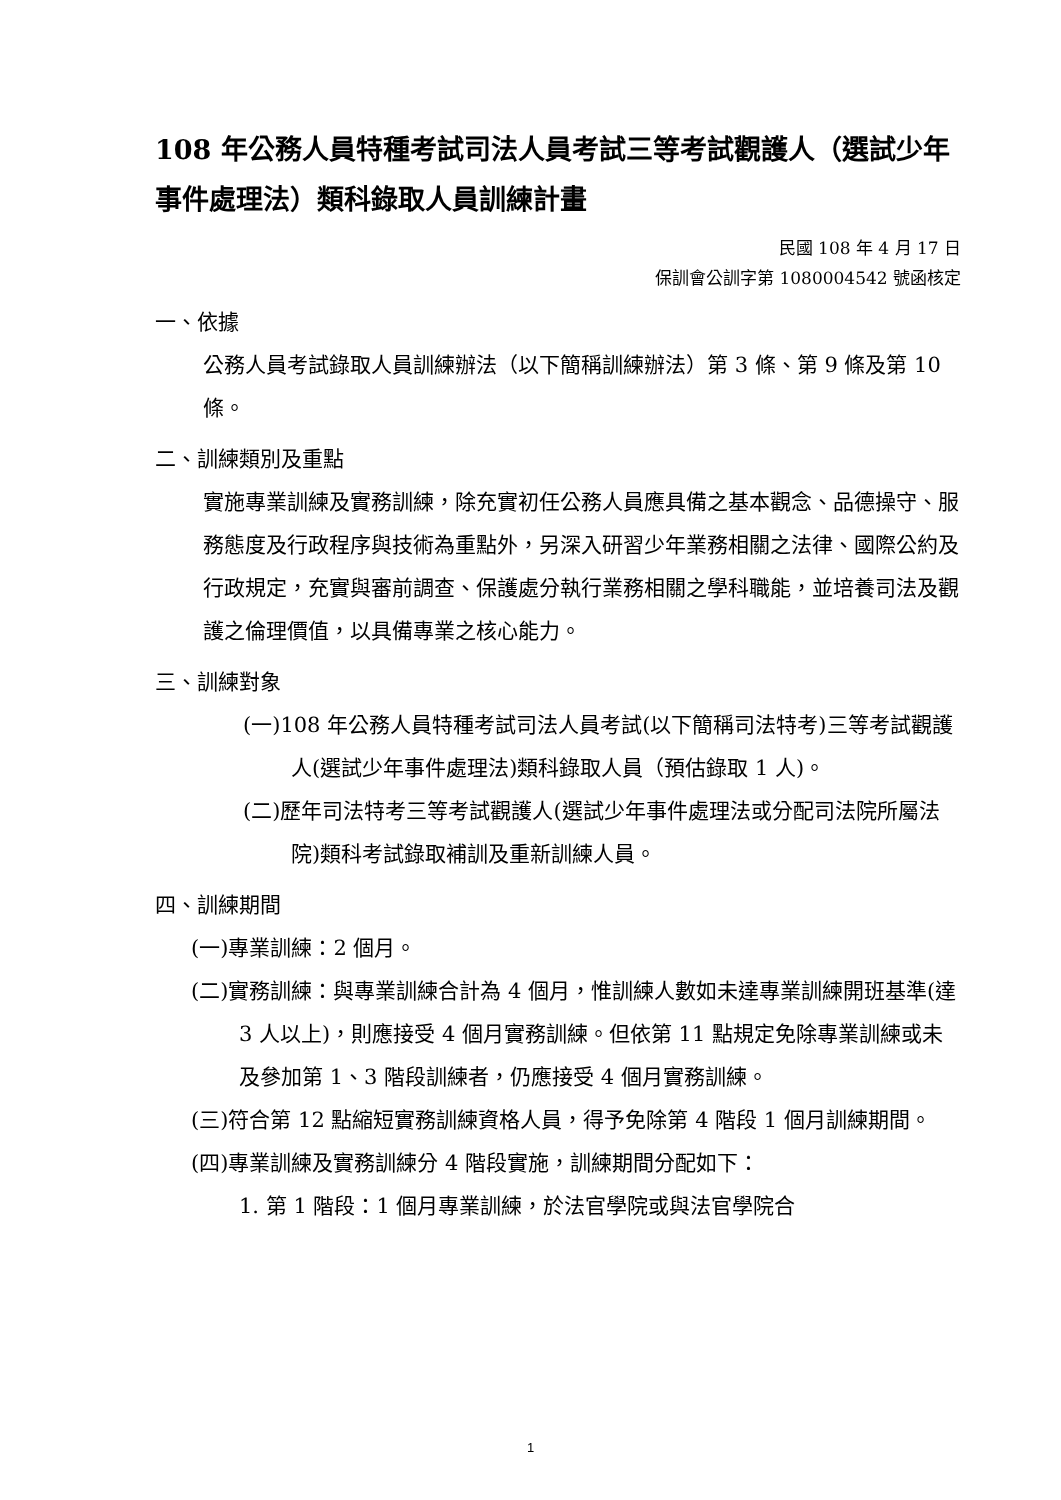108 年公務人員特種考試司法人員考試三等考試觀護人（選試少年事件處理法）類科錄取人員訓練計畫
民國 108 年 4 月 17 日
保訓會公訓字第 1080004542 號函核定
一、依據
公務人員考試錄取人員訓練辦法（以下簡稱訓練辦法）第 3 條、第 9 條及第 10 條。
二、訓練類別及重點
實施專業訓練及實務訓練，除充實初任公務人員應具備之基本觀念、品德操守、服務態度及行政程序與技術為重點外，另深入研習少年業務相關之法律、國際公約及行政規定，充實與審前調查、保護處分執行業務相關之學科職能，並培養司法及觀護之倫理價值，以具備專業之核心能力。
三、訓練對象
(一)108 年公務人員特種考試司法人員考試(以下簡稱司法特考)三等考試觀護人(選試少年事件處理法)類科錄取人員（預估錄取 1 人)。
(二)歷年司法特考三等考試觀護人(選試少年事件處理法或分配司法院所屬法院)類科考試錄取補訓及重新訓練人員。
四、訓練期間
(一)專業訓練：2 個月。
(二)實務訓練：與專業訓練合計為 4 個月，惟訓練人數如未達專業訓練開班基準(達 3 人以上)，則應接受 4 個月實務訓練。但依第 11 點規定免除專業訓練或未及參加第 1、3 階段訓練者，仍應接受 4 個月實務訓練。
(三)符合第 12 點縮短實務訓練資格人員，得予免除第 4 階段 1 個月訓練期間。
(四)專業訓練及實務訓練分 4 階段實施，訓練期間分配如下：
1. 第 1 階段：1 個月專業訓練，於法官學院或與法官學院合
1